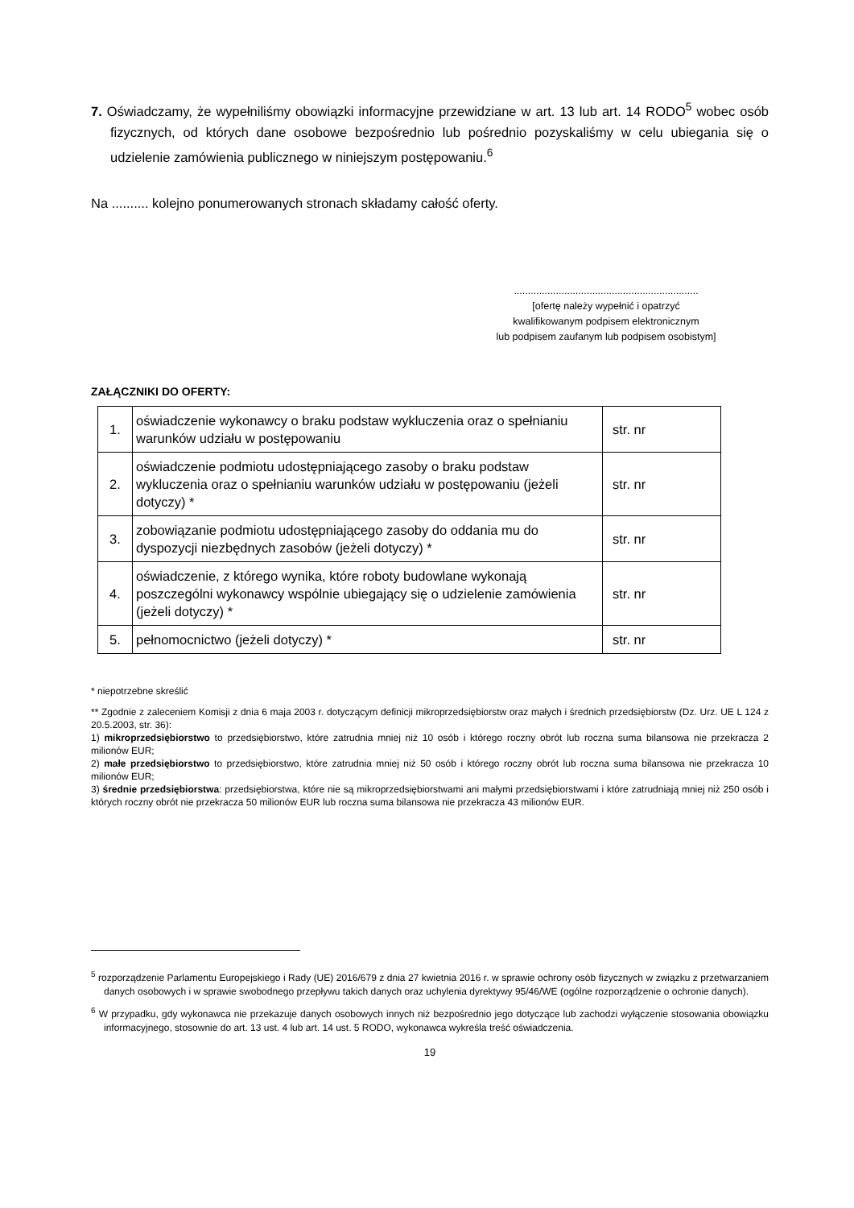7. Oświadczamy, że wypełniliśmy obowiązki informacyjne przewidziane w art. 13 lub art. 14 RODO<sup>5</sup> wobec osób fizycznych, od których dane osobowe bezpośrednio lub pośrednio pozyskaliśmy w celu ubiegania się o udzielenie zamówienia publicznego w niniejszym postępowaniu.<sup>6</sup>
Na .......... kolejno ponumerowanych stronach składamy całość oferty.
..................................................................
[ofertę należy wypełnić i opatrzyć
kwalifikowanym podpisem elektronicznym
lub podpisem zaufanym lub podpisem osobistym]
ZAŁĄCZNIKI DO OFERTY:
| 1. | oświadczenie wykonawcy o braku podstaw wykluczenia oraz o spełnianiu warunków udziału w postępowaniu | str. nr |
| 2. | oświadczenie podmiotu udostępniającego zasoby o braku podstaw wykluczenia oraz o spełnianiu warunków udziału w postępowaniu (jeżeli dotyczy) * | str. nr |
| 3. | zobowiązanie podmiotu udostępniającego zasoby do oddania mu do dyspozycji niezbędnych zasobów (jeżeli dotyczy) * | str. nr |
| 4. | oświadczenie, z którego wynika, które roboty budowlane wykonają poszczególni wykonawcy wspólnie ubiegający się o udzielenie zamówienia (jeżeli dotyczy) * | str. nr |
| 5. | pełnomocnictwo (jeżeli dotyczy) * | str. nr |
* niepotrzebne skreślić
** Zgodnie z zaleceniem Komisji z dnia 6 maja 2003 r. dotyczącym definicji mikroprzedsiębiorstw oraz małych i średnich przedsiębiorstw (Dz. Urz. UE L 124 z 20.5.2003, str. 36):
1) mikroprzedsiębiorstwo to przedsiębiorstwo, które zatrudnia mniej niż 10 osób i którego roczny obrót lub roczna suma bilansowa nie przekracza 2 milionów EUR;
2) małe przedsiębiorstwo to przedsiębiorstwo, które zatrudnia mniej niż 50 osób i którego roczny obrót lub roczna suma bilansowa nie przekracza 10 milionów EUR;
3) średnie przedsiębiorstwa: przedsiębiorstwa, które nie są mikroprzedsiębiorstwami ani małymi przedsiębiorstwami i które zatrudniają mniej niż 250 osób i których roczny obrót nie przekracza 50 milionów EUR lub roczna suma bilansowa nie przekracza 43 milionów EUR.
<sup>5</sup> rozporządzenie Parlamentu Europejskiego i Rady (UE) 2016/679 z dnia 27 kwietnia 2016 r. w sprawie ochrony osób fizycznych w związku z przetwarzaniem danych osobowych i w sprawie swobodnego przepływu takich danych oraz uchylenia dyrektywy 95/46/WE (ogólne rozporządzenie o ochronie danych).
<sup>6</sup> W przypadku, gdy wykonawca nie przekazuje danych osobowych innych niż bezpośrednio jego dotyczące lub zachodzi wyłączenie stosowania obowiązku informacyjnego, stosownie do art. 13 ust. 4 lub art. 14 ust. 5 RODO, wykonawca wykreśla treść oświadczenia.
19